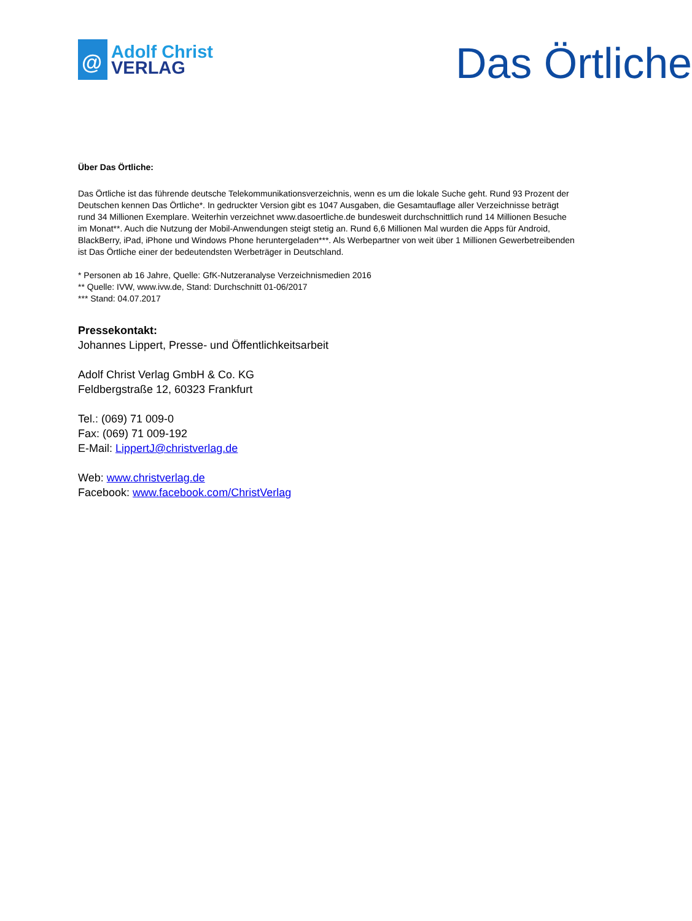@
Adolf Christ
VERLAG
Das Örtliche
Über Das Örtliche:
Das Örtliche ist das führende deutsche Telekommunikationsverzeichnis, wenn es um die lokale Suche geht. Rund 93 Prozent der Deutschen kennen Das Örtliche*. In gedruckter Version gibt es 1047 Ausgaben, die Gesamtauflage aller Verzeichnisse beträgt rund 34 Millionen Exemplare. Weiterhin verzeichnet www.dasoertliche.de bundesweit durchschnittlich rund 14 Millionen Besuche im Monat**. Auch die Nutzung der Mobil-Anwendungen steigt stetig an. Rund 6,6 Millionen Mal wurden die Apps für Android, BlackBerry, iPad, iPhone und Windows Phone heruntergeladen***. Als Werbepartner von weit über 1 Millionen Gewerbetreibenden ist Das Örtliche einer der bedeutendsten Werbeträger in Deutschland.
* Personen ab 16 Jahre, Quelle: GfK-Nutzeranalyse Verzeichnismedien 2016
** Quelle: IVW, www.ivw.de, Stand: Durchschnitt 01-06/2017
*** Stand: 04.07.2017
Pressekontakt:
Johannes Lippert, Presse- und Öffentlichkeitsarbeit
Adolf Christ Verlag GmbH & Co. KG
Feldbergstraße 12, 60323 Frankfurt
Tel.: (069) 71 009-0
Fax: (069) 71 009-192
E-Mail: LippertJ@christverlag.de
Web: www.christverlag.de
Facebook: www.facebook.com/ChristVerlag